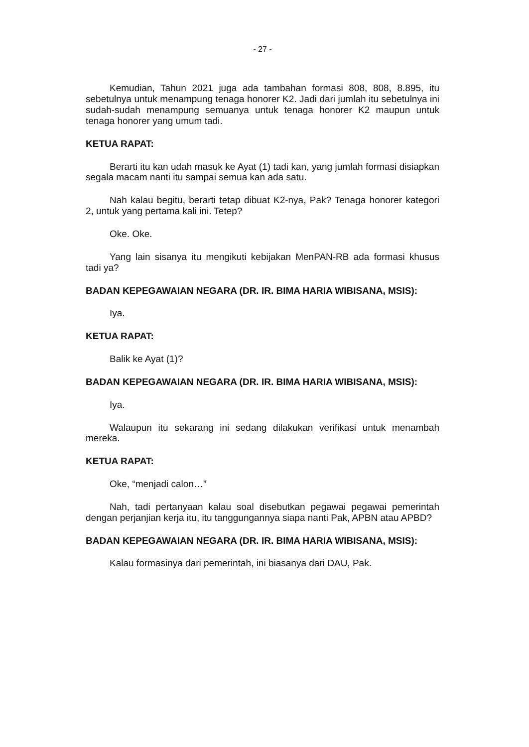- 27 -
Kemudian, Tahun 2021 juga ada tambahan formasi 808, 808, 8.895, itu sebetulnya untuk menampung tenaga honorer K2. Jadi dari jumlah itu sebetulnya ini sudah-sudah menampung semuanya untuk tenaga honorer K2 maupun untuk tenaga honorer yang umum tadi.
KETUA RAPAT:
Berarti itu kan udah masuk ke Ayat (1) tadi kan, yang jumlah formasi disiapkan segala macam nanti itu sampai semua kan ada satu.
Nah kalau begitu, berarti tetap dibuat K2-nya, Pak? Tenaga honorer kategori 2, untuk yang pertama kali ini. Tetep?
Oke. Oke.
Yang lain sisanya itu mengikuti kebijakan MenPAN-RB ada formasi khusus tadi ya?
BADAN KEPEGAWAIAN NEGARA (DR. IR. BIMA HARIA WIBISANA, MSIS):
Iya.
KETUA RAPAT:
Balik ke Ayat (1)?
BADAN KEPEGAWAIAN NEGARA (DR. IR. BIMA HARIA WIBISANA, MSIS):
Iya.
Walaupun itu sekarang ini sedang dilakukan verifikasi untuk menambah mereka.
KETUA RAPAT:
Oke, “menjadi calon…”
Nah, tadi pertanyaan kalau soal disebutkan pegawai pegawai pemerintah dengan perjanjian kerja itu, itu tanggungannya siapa nanti Pak, APBN atau APBD?
BADAN KEPEGAWAIAN NEGARA (DR. IR. BIMA HARIA WIBISANA, MSIS):
Kalau formasinya dari pemerintah, ini biasanya dari DAU, Pak.